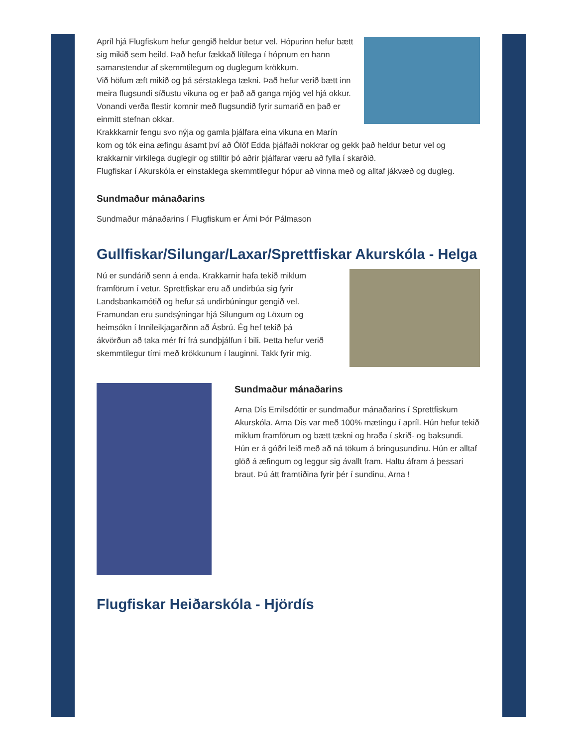Apríl hjá Flugfiskum hefur gengið heldur betur vel. Hópurinn hefur bætt sig mikið sem heild. Það hefur fækkað lítilega í hópnum en hann samanstendur af skemmtilegum og duglegum krökkum.
Við höfum æft mikið og þá sérstaklega tækni. Það hefur verið bætt inn meira flugsundi síðustu vikuna og er það að ganga mjög vel hjá okkur. Vonandi verða flestir komnir með flugsundið fyrir sumarið en það er einmitt stefnan okkar.
Krakkkarnir fengu svo nýja og gamla þjálfara eina vikuna en Marín kom og tók eina æfingu ásamt því að Ólöf Edda þjálfaði nokkrar og gekk það heldur betur vel og krakkarnir virkilega duglegir og stilltir þó aðrir þjálfarar væru að fylla í skarðið.
Flugfiskar í Akurskóla er einstaklega skemmtilegur hópur að vinna með og alltaf jákvæð og dugleg.
Sundmaður mánaðarins
Sundmaður mánaðarins í Flugfiskum er Árni Þór Pálmason
Gullfiskar/Silungar/Laxar/Sprettfiskar Akurskóla - Helga
Nú er sundárið senn á enda. Krakkarnir hafa tekið miklum framförum í vetur. Sprettfiskar eru að undirbúa sig fyrir Landsbankamótið og hefur sá undirbúningur gengið vel. Framundan eru sundsýningar hjá Silungum og Löxum og heimsókn í Innileikjagarðinn að Ásbrú. Ég hef tekið þá ákvörðun að taka mér frí frá sundþjálfun í bili. Þetta hefur verið skemmtilegur tími með krökkunum í lauginni. Takk fyrir mig.
Sundmaður mánaðarins
Arna Dís Emilsdóttir er sundmaður mánaðarins í Sprettfiskum Akurskóla. Arna Dís var með 100% mætingu í apríl. Hún hefur tekið miklum framförum og bætt tækni og hraða í skrið- og baksundi. Hún er á góðri leið með að ná tökum á bringusundinu. Hún er alltaf glöð á æfingum og leggur sig ávallt fram. Haltu áfram á þessari braut. Þú átt framtíðina fyrir þér í sundinu, Arna !
Flugfiskar Heiðarskóla - Hjördís